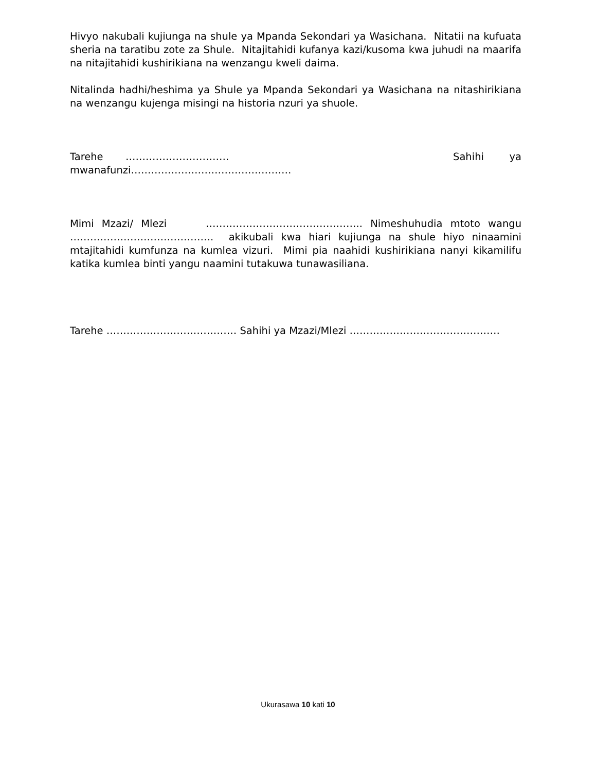Hivyo nakubali kujiunga na shule ya Mpanda Sekondari ya Wasichana. Nitatii na kufuata sheria na taratibu zote za Shule. Nitajitahidi kufanya kazi/kusoma kwa juhudi na maarifa na nitajitahidi kushirikiana na wenzangu kweli daima.
Nitalinda hadhi/heshima ya Shule ya Mpanda Sekondari ya Wasichana na nitashirikiana na wenzangu kujenga misingi na historia nzuri ya shuole.
Tarehe …………………………. Sahihi ya
mwanafunzi…………………………………………
Mimi Mzazi/ Mlezi ……………………………………….. Nimeshuhudia mtoto wangu ……………………………………. akikubali kwa hiari kujiunga na shule hiyo ninaamini mtajitahidi kumfunza na kumlea vizuri. Mimi pia naahidi kushirikiana nanyi kikamilifu katika kumlea binti yangu naamini tutakuwa tunawasiliana.
Tarehe ………………………………… Sahihi ya Mzazi/Mlezi ………………………………………
Ukurasawa 10 kati 10